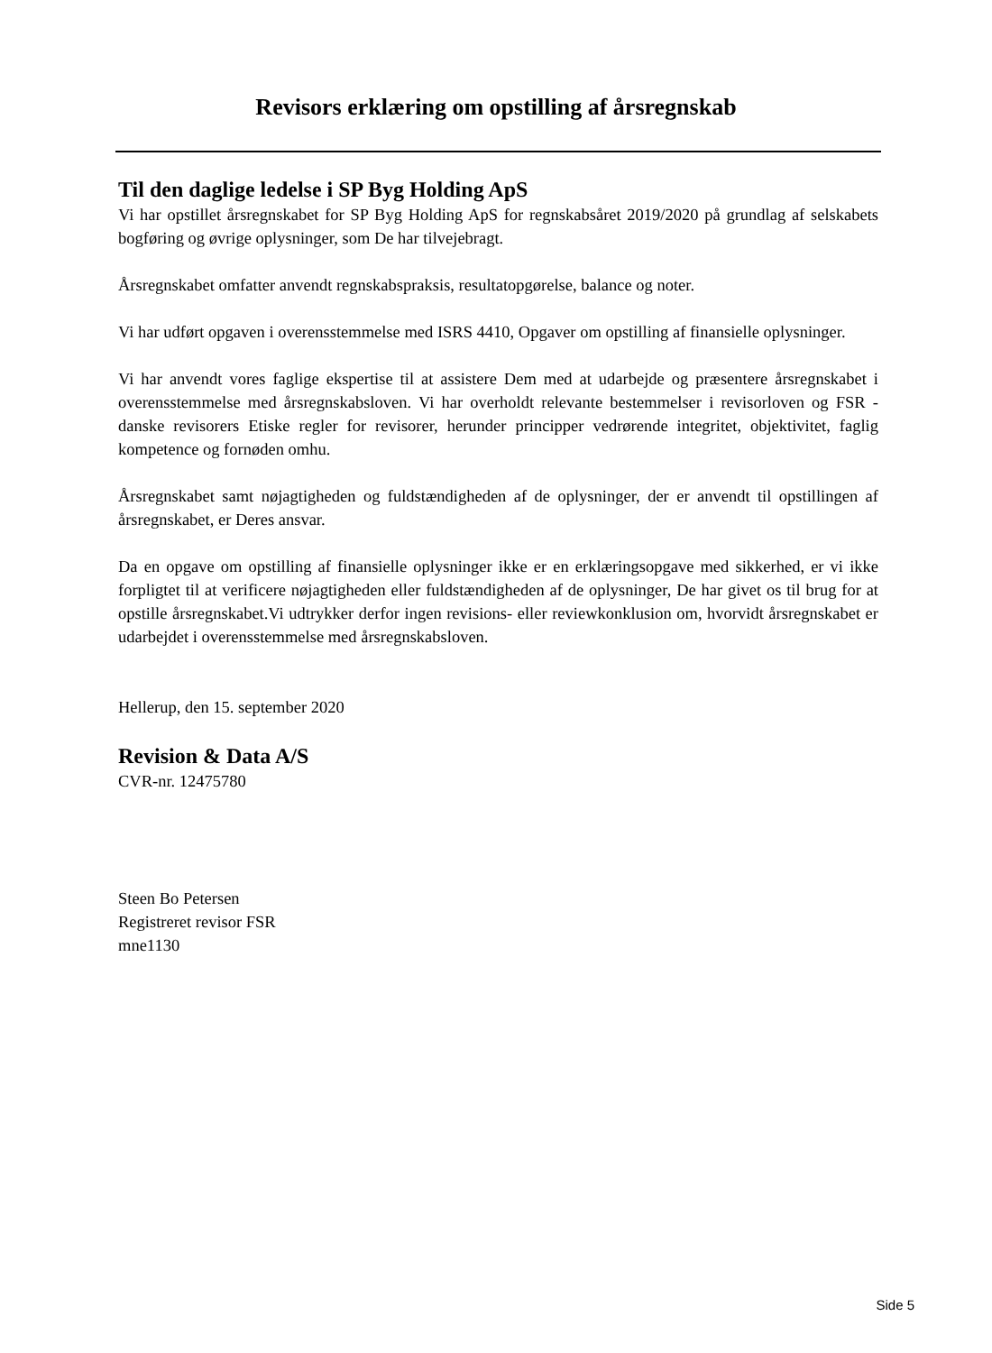Revisors erklæring om opstilling af årsregnskab
Til den daglige ledelse i SP Byg Holding ApS
Vi har opstillet årsregnskabet for SP Byg Holding ApS for regnskabsåret 2019/2020 på grundlag af selskabets bogføring og øvrige oplysninger, som De har tilvejebragt.
Årsregnskabet omfatter anvendt regnskabspraksis, resultatopgørelse, balance og noter.
Vi har udført opgaven i overensstemmelse med ISRS 4410, Opgaver om opstilling af finansielle oplysninger.
Vi har anvendt vores faglige ekspertise til at assistere Dem med at udarbejde og præsentere årsregnskabet i overensstemmelse med årsregnskabsloven. Vi har overholdt relevante bestemmelser i revisorloven og FSR - danske revisorers Etiske regler for revisorer, herunder principper vedrørende integritet, objektivitet, faglig kompetence og fornøden omhu.
Årsregnskabet samt nøjagtigheden og fuldstændigheden af de oplysninger, der er anvendt til opstillingen af årsregnskabet, er Deres ansvar.
Da en opgave om opstilling af finansielle oplysninger ikke er en erklæringsopgave med sikkerhed, er vi ikke forpligtet til at verificere nøjagtigheden eller fuldstændigheden af de oplysninger, De har givet os til brug for at opstille årsregnskabet.Vi udtrykker derfor ingen revisions- eller reviewkonklusion om, hvorvidt årsregnskabet er udarbejdet i overensstemmelse med årsregnskabsloven.
Hellerup, den 15. september 2020
Revision & Data A/S
CVR-nr. 12475780
Steen Bo Petersen
Registreret revisor FSR
mne1130
Side 5